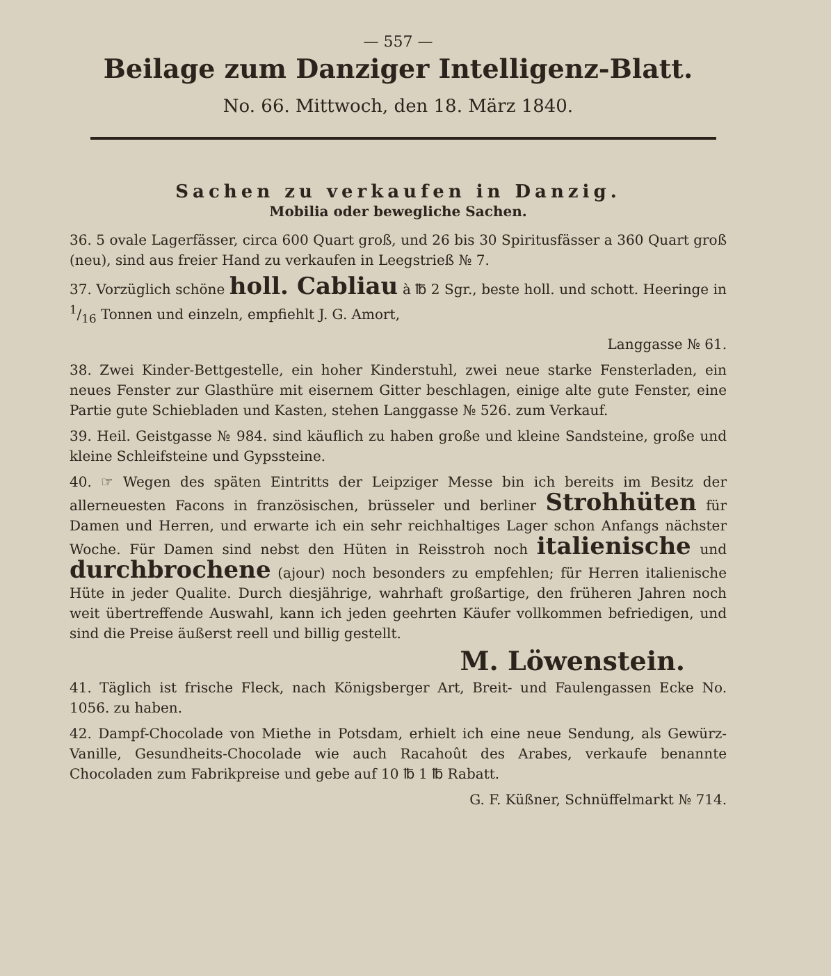— 557 —
Beilage zum Danziger Intelligenz-Blatt.
No. 66. Mittwoch, den 18. März 1840.
Sachen zu verkaufen in Danzig.
Mobilia oder bewegliche Sachen.
36. 5 ovale Lagerfässer, circa 600 Quart groß, und 26 bis 30 Spiritusfässer a 360 Quart groß (neu), sind aus freier Hand zu verkaufen in Leegstrieß № 7.
37. Vorzüglich schöne holl. Cabliau à ℔ 2 Sgr., beste holl. und schott. Heeringe in 1/16 Tonnen und einzeln, empfiehlt J. G. Amort,
Langgasse № 61.
38. Zwei Kinder-Bettgestelle, ein hoher Kinderstuhl, zwei neue starke Fensterladen, ein neues Fenster zur Glasthüre mit eisernem Gitter beschlagen, einige alte gute Fenster, eine Partie gute Schiebladen und Kasten, stehen Langgasse № 526. zum Verkauf.
39. Heil. Geistgasse № 984. sind käuflich zu haben große und kleine Sandsteine, große und kleine Schleifsteine und Gypssteine.
40. ☞ Wegen des späten Eintritts der Leipziger Messe bin ich bereits im Besitz der allerneuesten Facons in französischen, brüsseler und berliner Strohhüten für Damen und Herren, und erwarte ich ein sehr reichhaltiges Lager schon Anfangs nächster Woche. Für Damen sind nebst den Hüten in Reisstroh noch italienische und durchbrochene (ajour) noch besonders zu empfehlen; für Herren italienische Hüte in jeder Qualite. Durch diesjährige, wahrhaft großartige, den früheren Jahren noch weit übertreffende Auswahl, kann ich jeden geehrten Käufer vollkommen befriedigen, und sind die Preise äußerst reell und billig gestellt.
M. Löwenstein.
41. Täglich ist frische Fleck, nach Königsberger Art, Breit- und Faulengassen Ecke No. 1056. zu haben.
42. Dampf-Chocolade von Miethe in Potsdam, erhielt ich eine neue Sendung, als Gewürz-Vanille, Gesundheits-Chocolade wie auch Racahoût des Arabes, verkaufe benannte Chocoladen zum Fabrikpreise und gebe auf 10 ℔ 1 ℔ Rabatt.
G. F. Küßner, Schnüffelmarkt № 714.